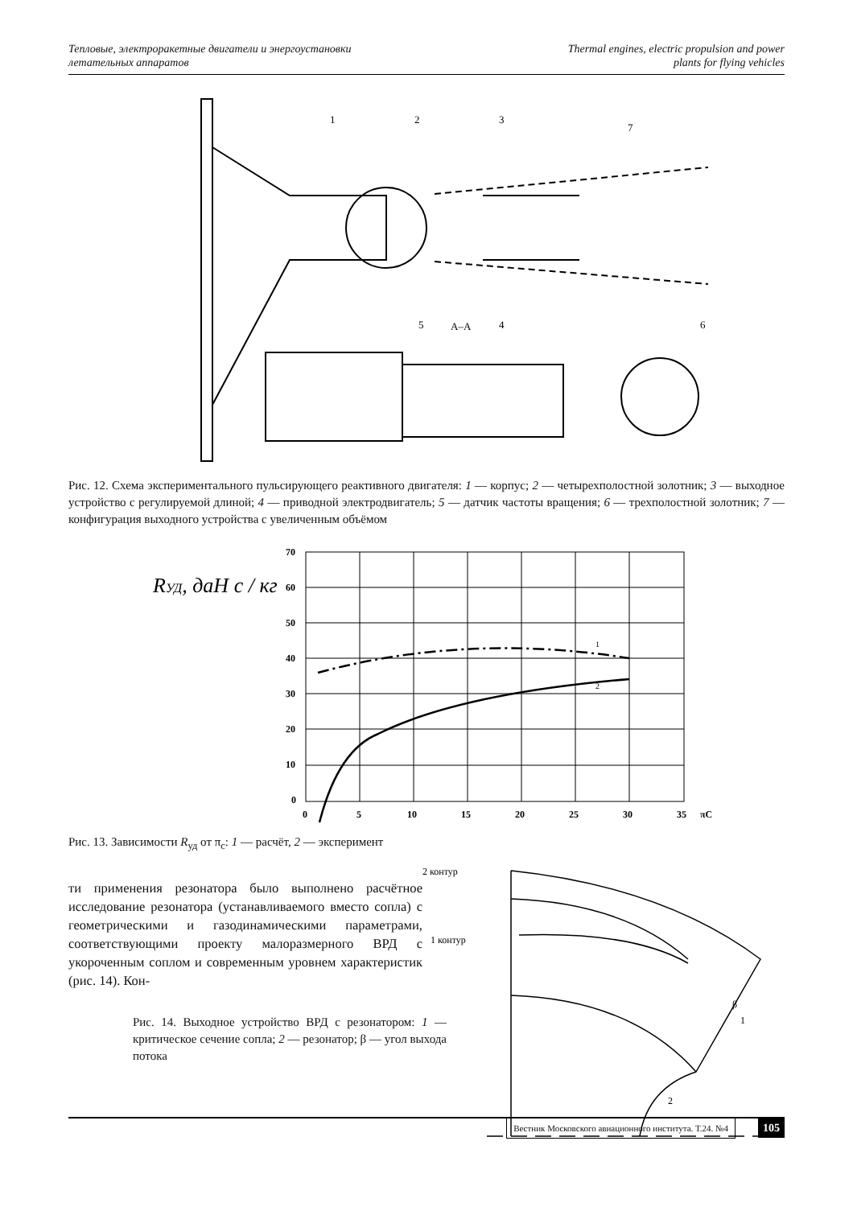Тепловые, электроракетные двигатели и энергоустановки
летательных аппаратов
Thermal engines, electric propulsion and power
plants for flying vehicles
1
2
3
7
A–A
5
4
6
Рис. 12. Схема экспериментального пульсирующего реактивного двигателя: 1 — корпус; 2 — четырехполостной золотник; 3 — выходное устройство с регулируемой длиной; 4 — приводной электродвигатель; 5 — датчик частоты вращения; 6 — трехполостной золотник; 7 — конфигурация выходного устройства с увеличенным объёмом
RУД, даН с / кг
70
60
50
40
30
20
10
0
0
5
10
15
20
25
30
35
πC
1
2
Рис. 13. Зависимости R<sub>уд</sub> от π<sub>с</sub>: 1 — расчёт, 2 — эксперимент
ти применения резонатора было выполнено расчётное исследование резонатора (устанавливаемого вместо сопла) с геометрическими и газодинамическими параметрами, соответствующими проекту малоразмерного ВРД с укороченным соплом и современным уровнем характеристик (рис. 14). Кон-
Рис. 14. Выходное устройство ВРД с резонатором: 1 — критическое сечение сопла; 2 — резонатор; β — угол выхода потока
2 контур
1 контур
1
2
β
105 Вестник Московского авиационного института. Т.24. №4